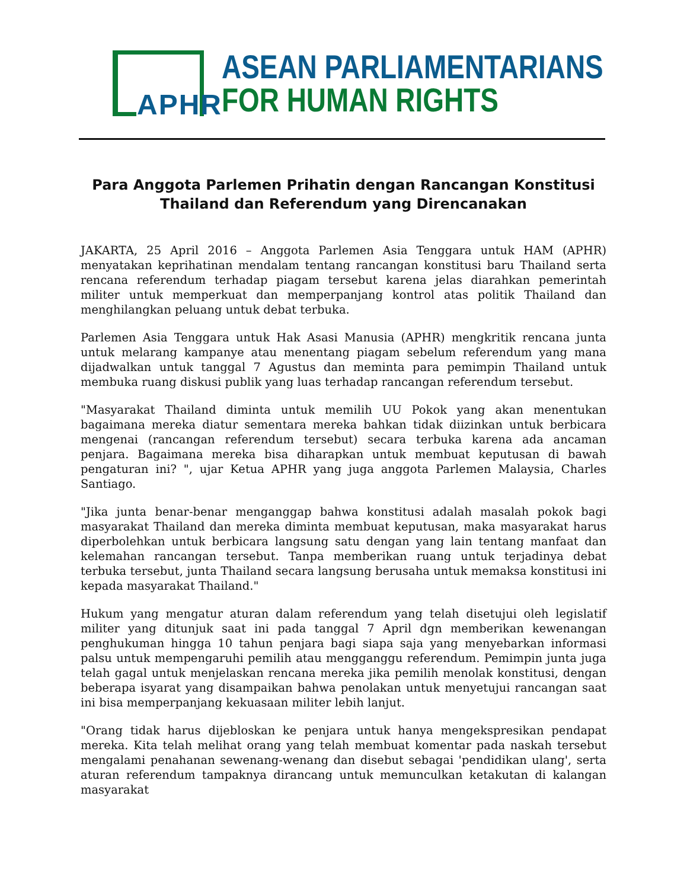APHR
ASEAN PARLIAMENTARIANS
FOR HUMAN RIGHTS
Para Anggota Parlemen Prihatin dengan Rancangan Konstitusi Thailand dan Referendum yang Direncanakan
JAKARTA, 25 April 2016 – Anggota Parlemen Asia Tenggara untuk HAM (APHR) menyatakan keprihatinan mendalam tentang rancangan konstitusi baru Thailand serta rencana referendum terhadap piagam tersebut karena jelas diarahkan pemerintah militer untuk memperkuat dan memperpanjang kontrol atas politik Thailand dan menghilangkan peluang untuk debat terbuka.
Parlemen Asia Tenggara untuk Hak Asasi Manusia (APHR) mengkritik rencana junta untuk melarang kampanye atau menentang piagam sebelum referendum yang mana dijadwalkan untuk tanggal 7 Agustus dan meminta para pemimpin Thailand untuk membuka ruang diskusi publik yang luas terhadap rancangan referendum tersebut.
"Masyarakat Thailand diminta untuk memilih UU Pokok yang akan menentukan bagaimana mereka diatur sementara mereka bahkan tidak diizinkan untuk berbicara mengenai (rancangan referendum tersebut) secara terbuka karena ada ancaman penjara. Bagaimana mereka bisa diharapkan untuk membuat keputusan di bawah pengaturan ini? ", ujar Ketua APHR yang juga anggota Parlemen Malaysia, Charles Santiago.
"Jika junta benar-benar menganggap bahwa konstitusi adalah masalah pokok bagi masyarakat Thailand dan mereka diminta membuat keputusan, maka masyarakat harus diperbolehkan untuk berbicara langsung satu dengan yang lain tentang manfaat dan kelemahan rancangan tersebut. Tanpa memberikan ruang untuk terjadinya debat terbuka tersebut, junta Thailand secara langsung berusaha untuk memaksa konstitusi ini kepada masyarakat Thailand."
Hukum yang mengatur aturan dalam referendum yang telah disetujui oleh legislatif militer yang ditunjuk saat ini pada tanggal 7 April dgn memberikan kewenangan penghukuman hingga 10 tahun penjara bagi siapa saja yang menyebarkan informasi palsu untuk mempengaruhi pemilih atau mengganggu referendum. Pemimpin junta juga telah gagal untuk menjelaskan rencana mereka jika pemilih menolak konstitusi, dengan beberapa isyarat yang disampaikan bahwa penolakan untuk menyetujui rancangan saat ini bisa memperpanjang kekuasaan militer lebih lanjut.
"Orang tidak harus dijebloskan ke penjara untuk hanya mengekspresikan pendapat mereka. Kita telah melihat orang yang telah membuat komentar pada naskah tersebut mengalami penahanan sewenang-wenang dan disebut sebagai 'pendidikan ulang', serta aturan referendum tampaknya dirancang untuk memunculkan ketakutan di kalangan masyarakat